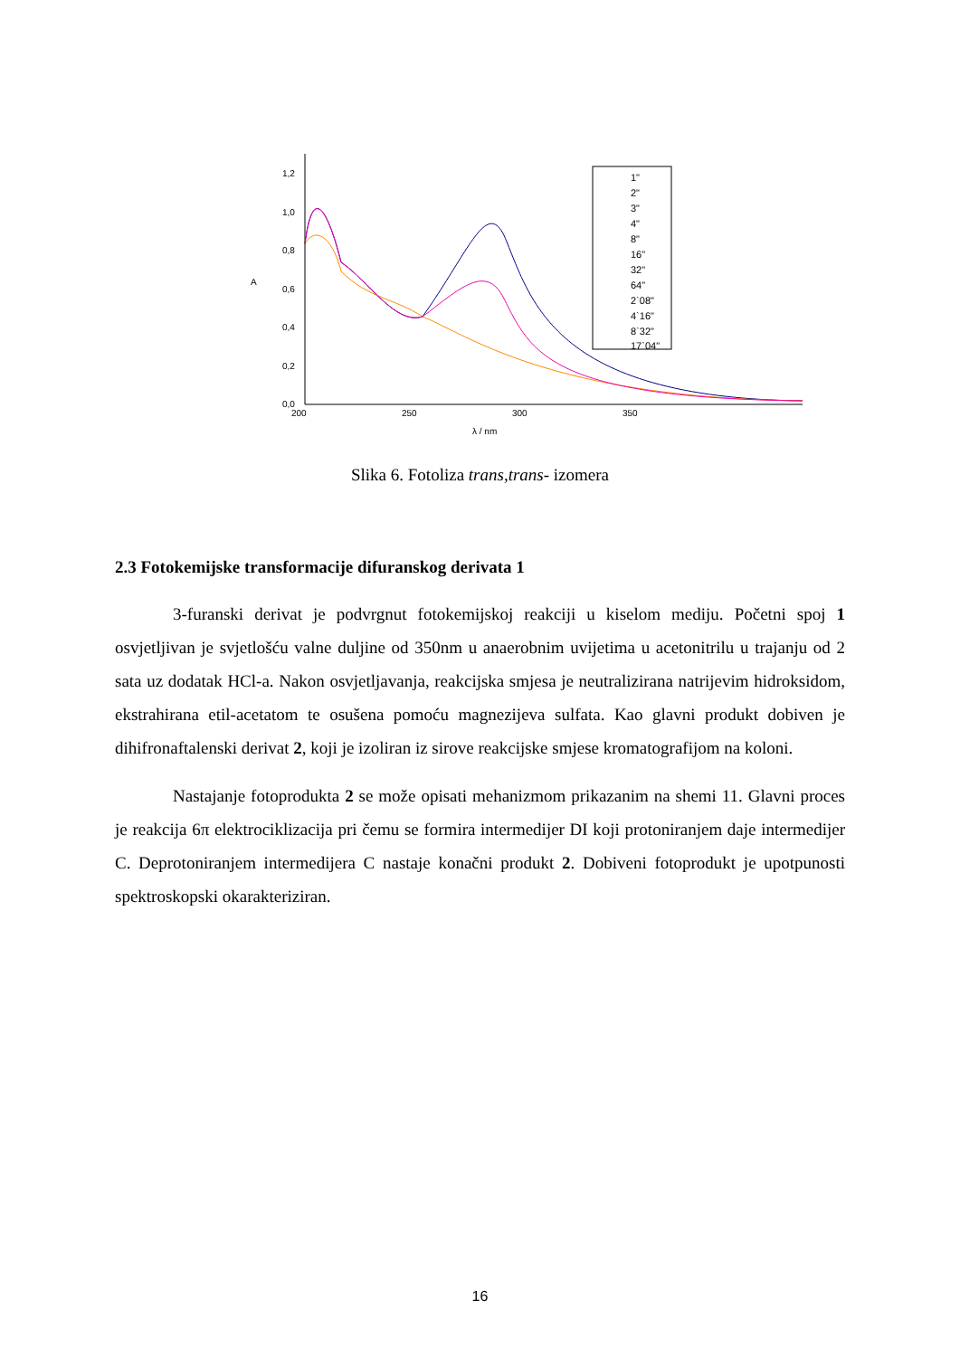1,2
1,0
0,8
0,6
0,4
0,2
0,0
A
200
250
300
350
λ / nm
1"
2"
3"
4"
8"
16"
32"
64"
2`08"
4`16"
8`32"
17`04"
Slika 6. Fotoliza trans,trans- izomera
2.3 Fotokemijske transformacije difuranskog derivata 1
3-furanski derivat je podvrgnut fotokemijskoj reakciji u kiselom mediju. Početni spoj 1 osvjetljivan je svjetlošću valne duljine od 350nm u anaerobnim uvijetima u acetonitrilu u trajanju od 2 sata uz dodatak HCl-a. Nakon osvjetljavanja, reakcijska smjesa je neutralizirana natrijevim hidroksidom, ekstrahirana etil-acetatom te osušena pomoću magnezijeva sulfata. Kao glavni produkt dobiven je dihifronaftalenski derivat 2, koji je izoliran iz sirove reakcijske smjese kromatografijom na koloni.
Nastajanje fotoprodukta 2 se može opisati mehanizmom prikazanim na shemi 11. Glavni proces je reakcija 6π elektrociklizacija pri čemu se formira intermedijer DI koji protoniranjem daje intermedijer C. Deprotoniranjem intermedijera C nastaje konačni produkt 2. Dobiveni fotoprodukt je upotpunosti spektroskopski okarakteriziran.
16